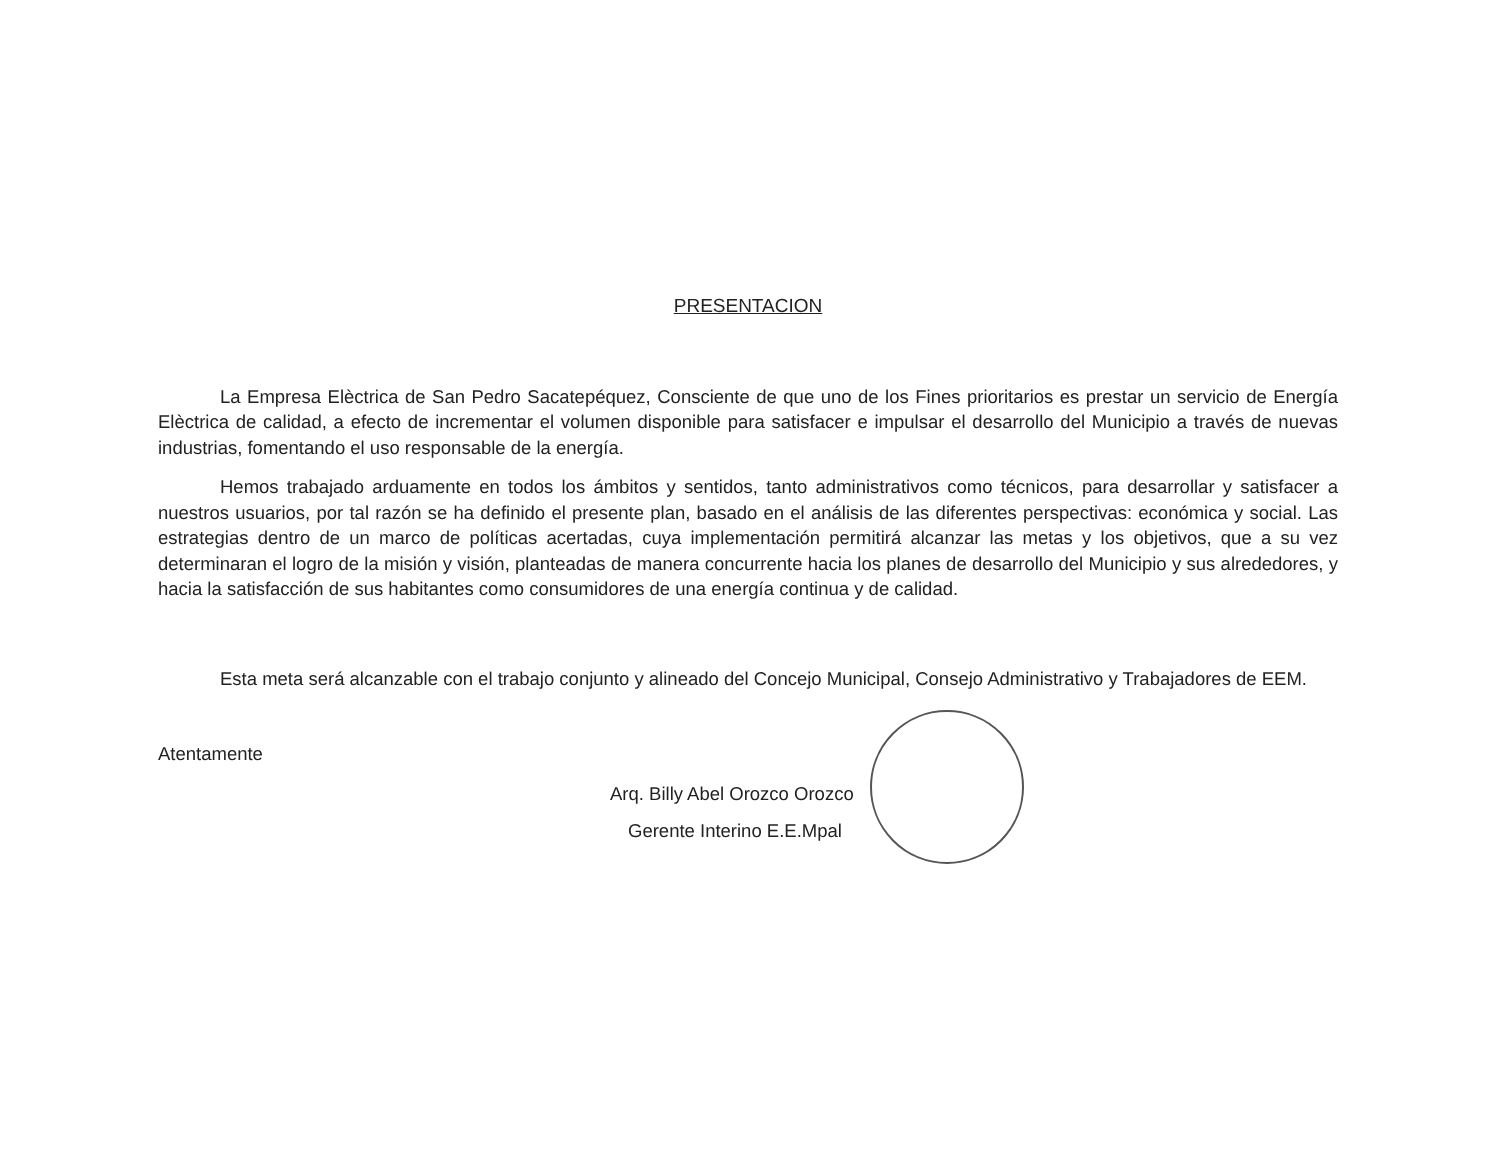PRESENTACION
La Empresa Elèctrica de San Pedro Sacatepéquez, Consciente de que uno de los Fines prioritarios es prestar un servicio de Energía Elèctrica de calidad, a efecto de incrementar el volumen disponible para satisfacer e impulsar el desarrollo del Municipio a través de nuevas industrias, fomentando el uso responsable de la energía.
Hemos trabajado arduamente en todos los ámbitos y sentidos, tanto administrativos como técnicos, para desarrollar y satisfacer a nuestros usuarios, por tal razón se ha definido el presente plan, basado en el análisis de las diferentes perspectivas: económica y social. Las estrategias dentro de un marco de políticas acertadas, cuya implementación permitirá alcanzar las metas y los objetivos, que a su vez determinaran el logro de la misión y visión, planteadas de manera concurrente hacia los planes de desarrollo del Municipio y sus alrededores, y hacia la satisfacción de sus habitantes como consumidores de una energía continua y de calidad.
Esta meta será alcanzable con el trabajo conjunto y alineado del Concejo Municipal, Consejo Administrativo y Trabajadores de EEM.
Atentamente
Arq. Billy Abel Orozco Orozco
Gerente Interino E.E.Mpal